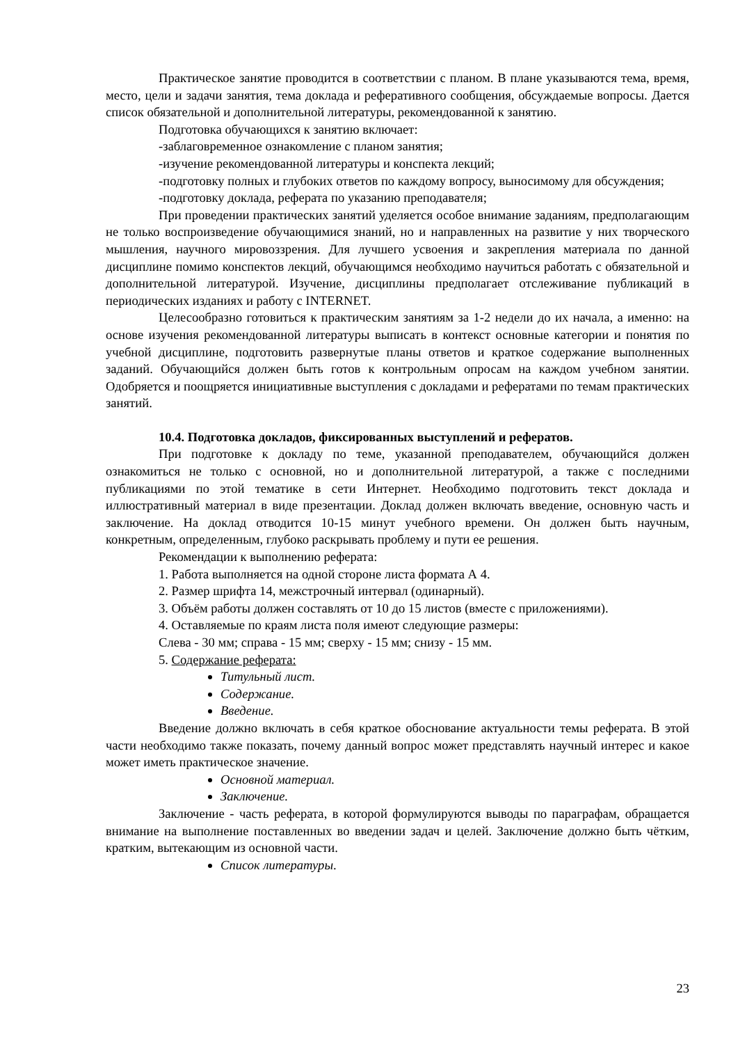Практическое занятие проводится в соответствии с планом. В плане указываются тема, время, место, цели и задачи занятия, тема доклада и реферативного сообщения, обсуждаемые вопросы. Дается список обязательной и дополнительной литературы, рекомендованной к занятию.
Подготовка обучающихся к занятию включает:
-заблаговременное ознакомление с планом занятия;
-изучение рекомендованной литературы и конспекта лекций;
-подготовку полных и глубоких ответов по каждому вопросу, выносимому для обсуждения;
-подготовку доклада, реферата по указанию преподавателя;
При проведении практических занятий уделяется особое внимание заданиям, предполагающим не только воспроизведение обучающимися знаний, но и направленных на развитие у них творческого мышления, научного мировоззрения. Для лучшего усвоения и закрепления материала по данной дисциплине помимо конспектов лекций, обучающимся необходимо научиться работать с обязательной и дополнительной литературой. Изучение, дисциплины предполагает отслеживание публикаций в периодических изданиях и работу с INTERNET.
Целесообразно готовиться к практическим занятиям за 1-2 недели до их начала, а именно: на основе изучения рекомендованной литературы выписать в контекст основные категории и понятия по учебной дисциплине, подготовить развернутые планы ответов и краткое содержание выполненных заданий. Обучающийся должен быть готов к контрольным опросам на каждом учебном занятии. Одобряется и поощряется инициативные выступления с докладами и рефератами по темам практических занятий.
10.4. Подготовка докладов, фиксированных выступлений и рефератов.
При подготовке к докладу по теме, указанной преподавателем, обучающийся должен ознакомиться не только с основной, но и дополнительной литературой, а также с последними публикациями по этой тематике в сети Интернет. Необходимо подготовить текст доклада и иллюстративный материал в виде презентации. Доклад должен включать введение, основную часть и заключение. На доклад отводится 10-15 минут учебного времени. Он должен быть научным, конкретным, определенным, глубоко раскрывать проблему и пути ее решения.
Рекомендации к выполнению реферата:
1. Работа выполняется на одной стороне листа формата А 4.
2. Размер шрифта 14, межстрочный интервал (одинарный).
3. Объём работы должен составлять от 10 до 15 листов (вместе с приложениями).
4. Оставляемые по краям листа поля имеют следующие размеры:
Слева - 30 мм; справа - 15 мм; сверху - 15 мм; снизу - 15 мм.
5. Содержание реферата:
Титульный лист.
Содержание.
Введение.
Введение должно включать в себя краткое обоснование актуальности темы реферата. В этой части необходимо также показать, почему данный вопрос может представлять научный интерес и какое может иметь практическое значение.
Основной материал.
Заключение.
Заключение - часть реферата, в которой формулируются выводы по параграфам, обращается внимание на выполнение поставленных во введении задач и целей. Заключение должно быть чётким, кратким, вытекающим из основной части.
Список литературы.
23